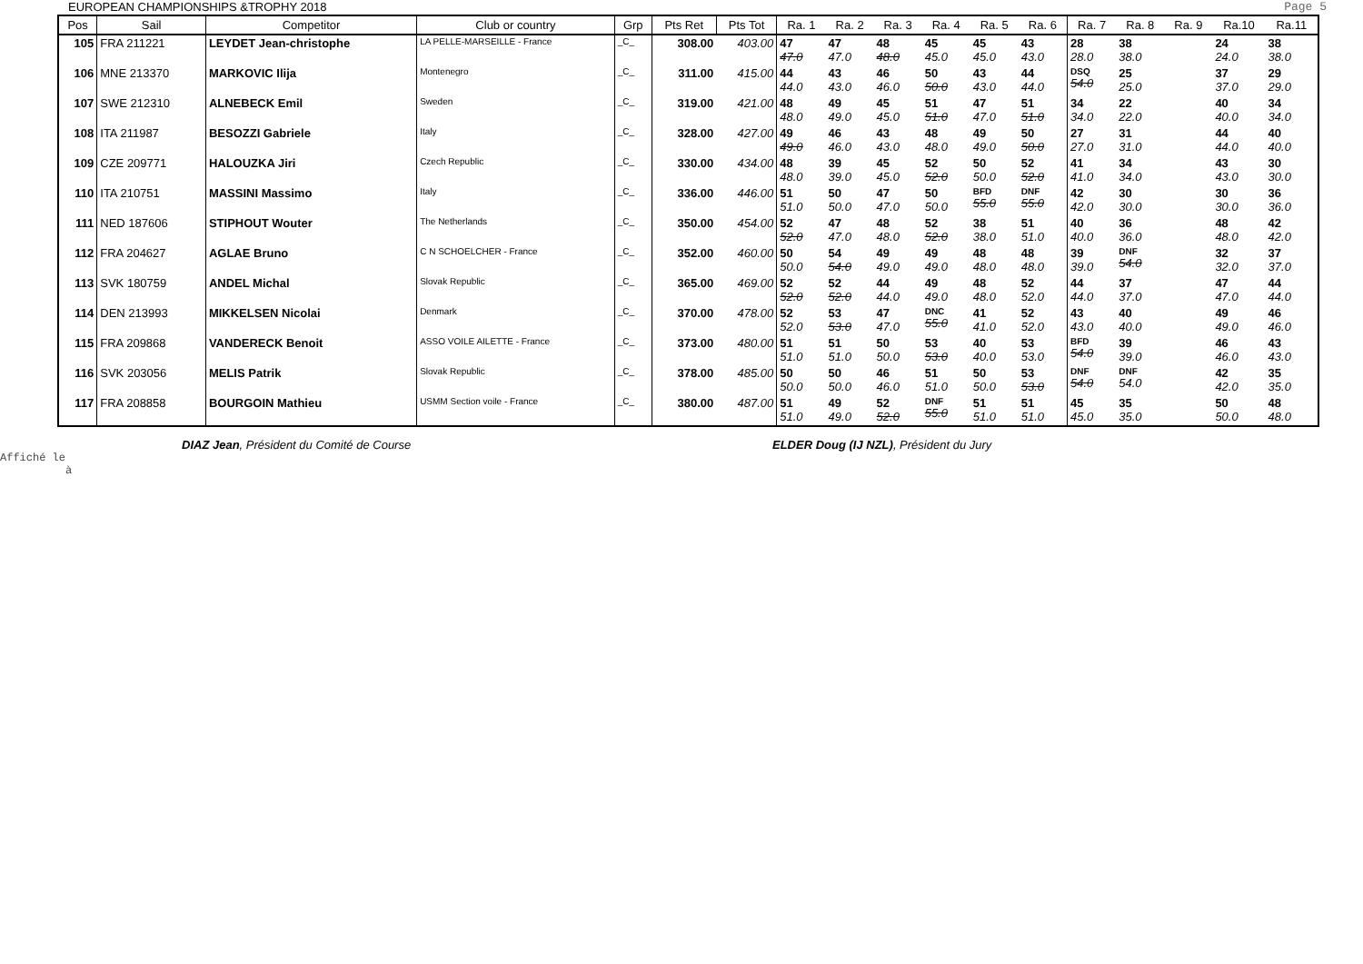EUROPEAN CHAMPIONSHIPS &TROPHY 2018 Page 5
| Pos | Sail | Competitor | Club or country | Grp | Pts Ret | Pts Tot | Ra. 1 | Ra. 2 | Ra. 3 | Ra. 4 | Ra. 5 | Ra. 6 | Ra. 7 | Ra. 8 | Ra. 9 | Ra.10 | Ra.11 |
| --- | --- | --- | --- | --- | --- | --- | --- | --- | --- | --- | --- | --- | --- | --- | --- | --- | --- |
| 105 | FRA 211221 | LEYDET Jean-christophe | LA PELLE-MARSEILLE - France | _C_ | 308.00 | 403.00 | 47 47.0 | 47 47.0 | 48 48.0 | 45 45.0 | 45 45.0 | 43 43.0 | 28 28.0 | 38 38.0 | | 24 24.0 | 38 38.0 |
| 106 | MNE 213370 | MARKOVIC Ilija | Montenegro | _C_ | 311.00 | 415.00 | 44 44.0 | 43 43.0 | 46 46.0 | 50 50.0 | 43 43.0 | 44 44.0 | DSQ 54.0 | 25 25.0 | | 37 37.0 | 29 29.0 |
| 107 | SWE 212310 | ALNEBECK Emil | Sweden | _C_ | 319.00 | 421.00 | 48 48.0 | 49 49.0 | 45 45.0 | 51 51.0 | 47 47.0 | 51 51.0 | 34 34.0 | 22 22.0 | | 40 40.0 | 34 34.0 |
| 108 | ITA 211987 | BESOZZI Gabriele | Italy | _C_ | 328.00 | 427.00 | 49 49.0 | 46 46.0 | 43 43.0 | 48 48.0 | 49 49.0 | 50 50.0 | 27 27.0 | 31 31.0 | | 44 44.0 | 40 40.0 |
| 109 | CZE 209771 | HALOUZKA Jiri | Czech Republic | _C_ | 330.00 | 434.00 | 48 48.0 | 39 39.0 | 45 45.0 | 52 52.0 | 50 50.0 | 52 52.0 | 41 41.0 | 34 34.0 | | 43 43.0 | 30 30.0 |
| 110 | ITA 210751 | MASSINI Massimo | Italy | _C_ | 336.00 | 446.00 | 51 51.0 | 50 50.0 | 47 47.0 | 50 50.0 | BFD 55.0 | DNF 55.0 | 42 42.0 | 30 30.0 | | 30 30.0 | 36 36.0 |
| 111 | NED 187606 | STIPHOUT Wouter | The Netherlands | _C_ | 350.00 | 454.00 | 52 52.0 | 47 47.0 | 48 48.0 | 52 52.0 | 38 38.0 | 51 51.0 | 40 40.0 | 36 36.0 | | 48 48.0 | 42 42.0 |
| 112 | FRA 204627 | AGLAE Bruno | C N SCHOELCHER - France | _C_ | 352.00 | 460.00 | 50 50.0 | 54 54.0 | 49 49.0 | 49 49.0 | 48 48.0 | 48 48.0 | 39 39.0 | DNF 54.0 | | 32 32.0 | 37 37.0 |
| 113 | SVK 180759 | ANDEL Michal | Slovak Republic | _C_ | 365.00 | 469.00 | 52 52.0 | 52 52.0 | 44 44.0 | 49 49.0 | 48 48.0 | 52 52.0 | 44 44.0 | 37 37.0 | | 47 47.0 | 44 44.0 |
| 114 | DEN 213993 | MIKKELSEN Nicolai | Denmark | _C_ | 370.00 | 478.00 | 52 52.0 | 53 53.0 | 47 47.0 | DNC 55.0 | 41 41.0 | 52 52.0 | 43 43.0 | 40 40.0 | | 49 49.0 | 46 46.0 |
| 115 | FRA 209868 | VANDERECK Benoit | ASSO VOILE AILETTE - France | _C_ | 373.00 | 480.00 | 51 51.0 | 51 51.0 | 50 50.0 | 53 53.0 | 40 40.0 | 53 53.0 | BFD 54.0 | 39 39.0 | | 46 46.0 | 43 43.0 |
| 116 | SVK 203056 | MELIS Patrik | Slovak Republic | _C_ | 378.00 | 485.00 | 50 50.0 | 50 50.0 | 46 46.0 | 51 51.0 | 50 50.0 | 53 53.0 | DNF 54.0 | DNF 54.0 | | 42 42.0 | 35 35.0 |
| 117 | FRA 208858 | BOURGOIN Mathieu | USMM Section voile - France | _C_ | 380.00 | 487.00 | 51 51.0 | 49 49.0 | 52 52.0 | DNF 55.0 | 51 51.0 | 51 51.0 | 45 45.0 | 35 35.0 | | 50 50.0 | 48 48.0 |
DIAZ Jean, Président du Comité de Course ELDER Doug (IJ NZL), Président du Jury
Affiché le
à